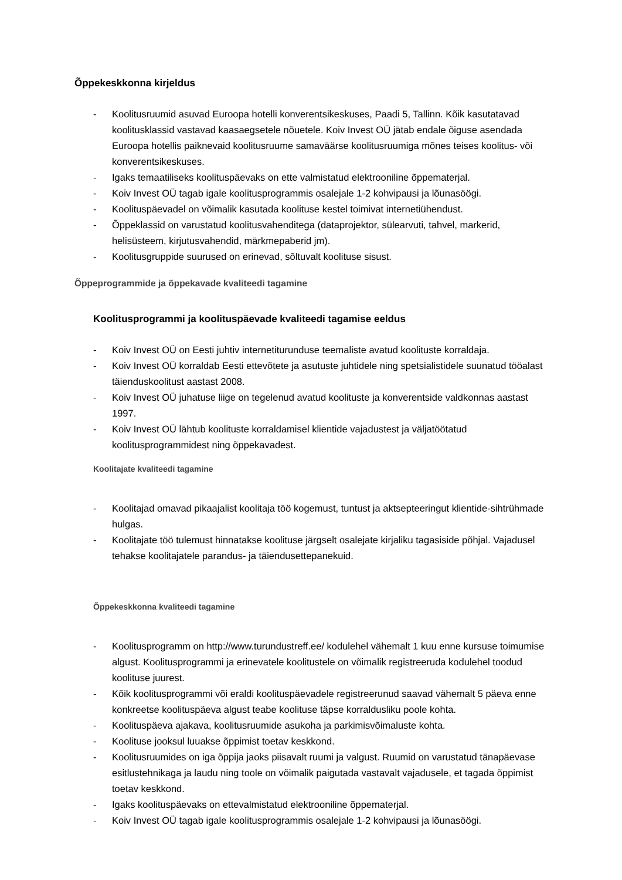Õppekeskkonna kirjeldus
- Koolitusruumid asuvad Euroopa hotelli konverentsikeskuses, Paadi 5, Tallinn. Kõik kasutatavad koolitusklassid vastavad kaasaegsetele nõuetele. Koiv Invest OÜ jätab endale õiguse asendada Euroopa hotellis paiknevaid koolitusruume samaväärse koolitusruumiga mõnes teises koolitus- või konverentsikeskuses.
- Igaks temaatiliseks koolituspäevaks on ette valmistatud elektrooniline õppematerjal.
- Koiv Invest OÜ tagab igale koolitusprogrammis osalejale 1-2 kohvipausi ja lõunasöögi.
- Koolituspäevadel on võimalik kasutada koolituse kestel toimivat internetiühendust.
- Õppeklassid on varustatud koolitusvahenditega (dataprojektor, sülearvuti, tahvel, markerid, helisüsteem, kirjutusvahendid, märkmepaberid jm).
- Koolitusgruppide suurused on erinevad, sõltuvalt koolituse sisust.
Õppeprogrammide ja õppekavade kvaliteedi tagamine
Koolitusprogrammi ja koolituspäevade kvaliteedi tagamise eeldus
- Koiv Invest OÜ on Eesti juhtiv internetiturunduse teemaliste avatud koolituste korraldaja.
- Koiv Invest OÜ korraldab Eesti ettevõtete ja asutuste juhtidele ning spetsialistidele suunatud tööalast täienduskoolitust aastast 2008.
- Koiv Invest OÜ juhatuse liige on tegelenud avatud koolituste ja konverentside valdkonnas aastast 1997.
- Koiv Invest OÜ lähtub koolituste korraldamisel klientide vajadustest ja väljatöötatud koolitusprogrammidest ning õppekavadest.
Koolitajate kvaliteedi tagamine
- Koolitajad omavad pikaajalist koolitaja töö kogemust, tuntust ja aktsepteeringut klientide-sihtrühmade hulgas.
- Koolitajate töö tulemust hinnatakse koolituse järgselt osalejate kirjaliku tagasiside põhjal. Vajadusel tehakse koolitajatele parandus- ja täiendusettepanekuid.
Õppekeskkonna kvaliteedi tagamine
- Koolitusprogramm on http://www.turundustreff.ee/ kodulehel vähemalt 1 kuu enne kursuse toimumise algust. Koolitusprogrammi ja erinevatele koolitustele on võimalik registreeruda kodulehel toodud koolituse juurest.
- Kõik koolitusprogrammi või eraldi koolituspäevadele registreerunud saavad vähemalt 5 päeva enne konkreetse koolituspäeva algust teabe koolituse täpse korraldusliku poole kohta.
- Koolituspäeva ajakava, koolitusruumide asukoha ja parkimisvõimaluste kohta.
- Koolituse jooksul luuakse õppimist toetav keskkond.
- Koolitusruumides on iga õppija jaoks piisavalt ruumi ja valgust. Ruumid on varustatud tänapäevase esitlustehnikaga ja laudu ning toole on võimalik paigutada vastavalt vajadusele, et tagada õppimist toetav keskkond.
- Igaks koolituspäevaks on ettevalmistatud elektrooniline õppematerjal.
- Koiv Invest OÜ tagab igale koolitusprogrammis osalejale 1-2 kohvipausi ja lõunasöögi.